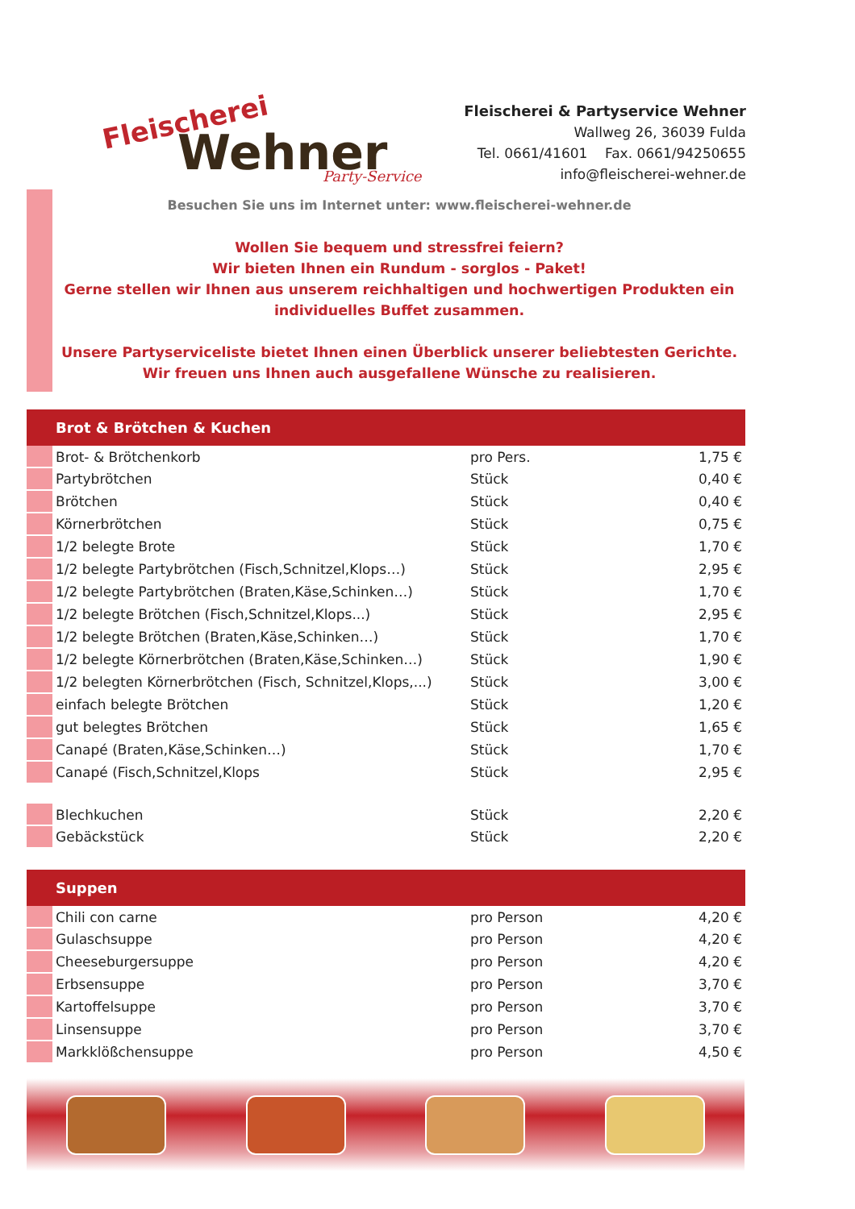Fleischerei
Wehner
Party-Service
Fleischerei & Partyservice Wehner
Wallweg 26, 36039 Fulda
Tel. 0661/41601 Fax. 0661/94250655
info@fleischerei-wehner.de
Besuchen Sie uns im Internet unter: www.fleischerei-wehner.de
Wollen Sie bequem und stressfrei feiern?
Wir bieten Ihnen ein Rundum - sorglos - Paket!
Gerne stellen wir Ihnen aus unserem reichhaltigen und hochwertigen Produkten ein
individuelles Buffet zusammen.
Unsere Partyserviceliste bietet Ihnen einen Überblick unserer beliebtesten Gerichte.
Wir freuen uns Ihnen auch ausgefallene Wünsche zu realisieren.
| Brot & Brötchen & Kuchen | | | |
| --- | --- | --- | --- |
| | Brot- & Brötchenkorb | pro Pers. | 1,75 € |
| | Partybrötchen | Stück | 0,40 € |
| | Brötchen | Stück | 0,40 € |
| | Körnerbrötchen | Stück | 0,75 € |
| | 1/2 belegte Brote | Stück | 1,70 € |
| | 1/2 belegte Partybrötchen (Fisch,Schnitzel,Klops…) | Stück | 2,95 € |
| | 1/2 belegte Partybrötchen (Braten,Käse,Schinken…) | Stück | 1,70 € |
| | 1/2 belegte Brötchen (Fisch,Schnitzel,Klops...) | Stück | 2,95 € |
| | 1/2 belegte Brötchen (Braten,Käse,Schinken…) | Stück | 1,70 € |
| | 1/2 belegte Körnerbrötchen (Braten,Käse,Schinken…) | Stück | 1,90 € |
| | 1/2 belegten Körnerbrötchen (Fisch, Schnitzel,Klops,...) | Stück | 3,00 € |
| | einfach belegte Brötchen | Stück | 1,20 € |
| | gut belegtes Brötchen | Stück | 1,65 € |
| | Canapé (Braten,Käse,Schinken…) | Stück | 1,70 € |
| | Canapé (Fisch,Schnitzel,Klops | Stück | 2,95 € |
| | Blechkuchen | Stück | 2,20 € |
| | Gebäckstück | Stück | 2,20 € |
| Suppen | | | |
| --- | --- | --- | --- |
| | Chili con carne | pro Person | 4,20 € |
| | Gulaschsuppe | pro Person | 4,20 € |
| | Cheeseburgersuppe | pro Person | 4,20 € |
| | Erbsensuppe | pro Person | 3,70 € |
| | Kartoffelsuppe | pro Person | 3,70 € |
| | Linsensuppe | pro Person | 3,70 € |
| | Markklößchensuppe | pro Person | 4,50 € |